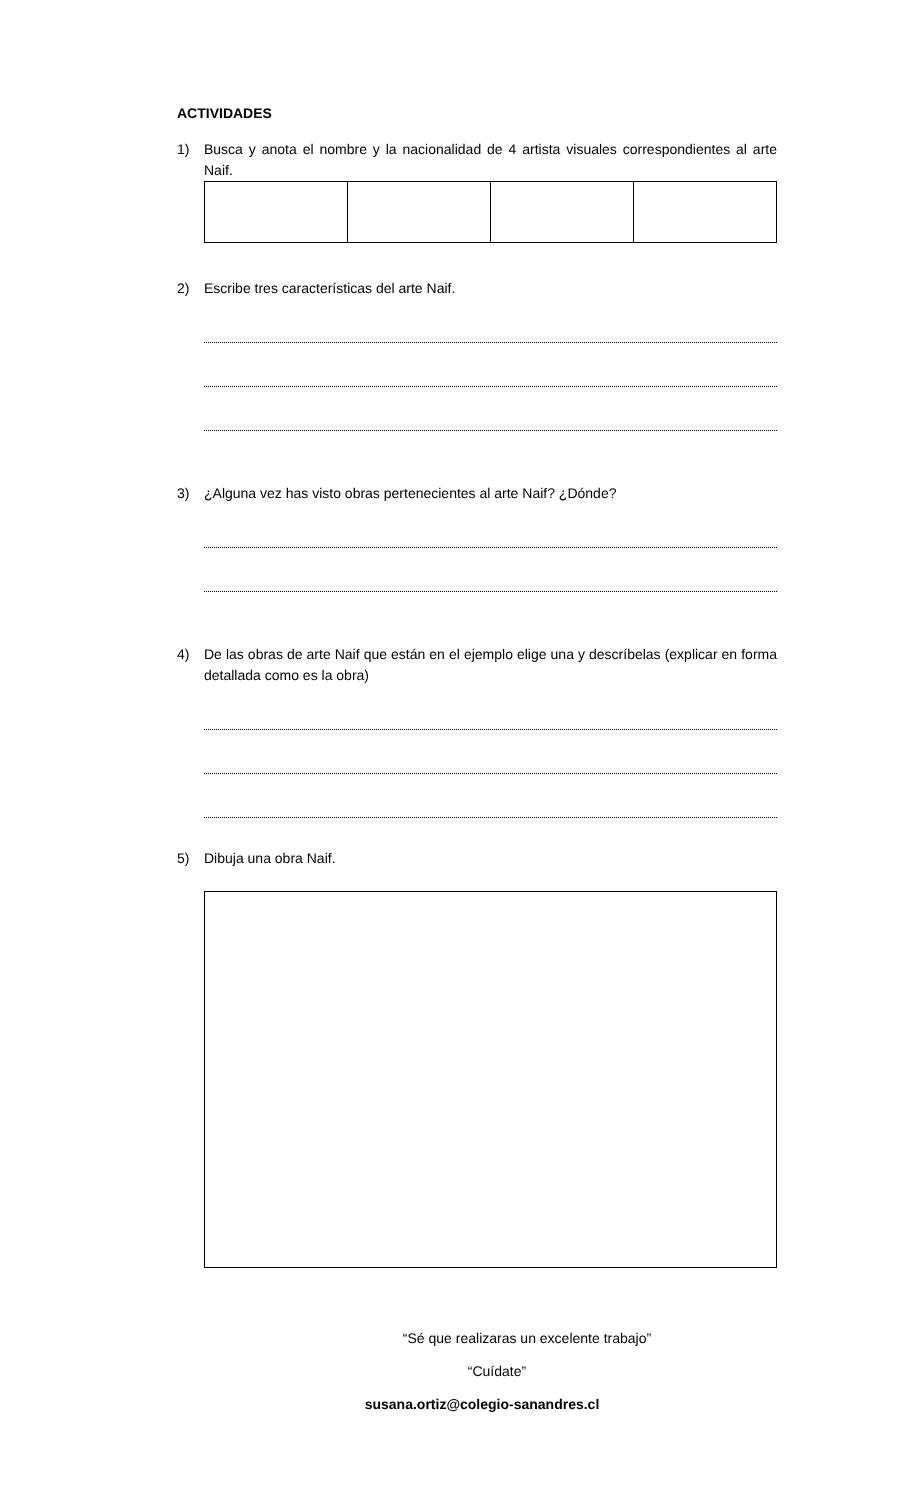ACTIVIDADES
1) Busca y anota el nombre y la nacionalidad de 4 artista visuales correspondientes al arte Naif.
2) Escribe tres características del arte Naif.
3) ¿Alguna vez has visto obras pertenecientes al arte Naif? ¿Dónde?
4) De las obras de arte Naif que están en el ejemplo elige una y descríbelas (explicar en forma detallada como es la obra)
5) Dibuja una obra Naif.
“Sé que realizaras un excelente trabajo”
“Cuídate”
susana.ortiz@colegio-sanandres.cl